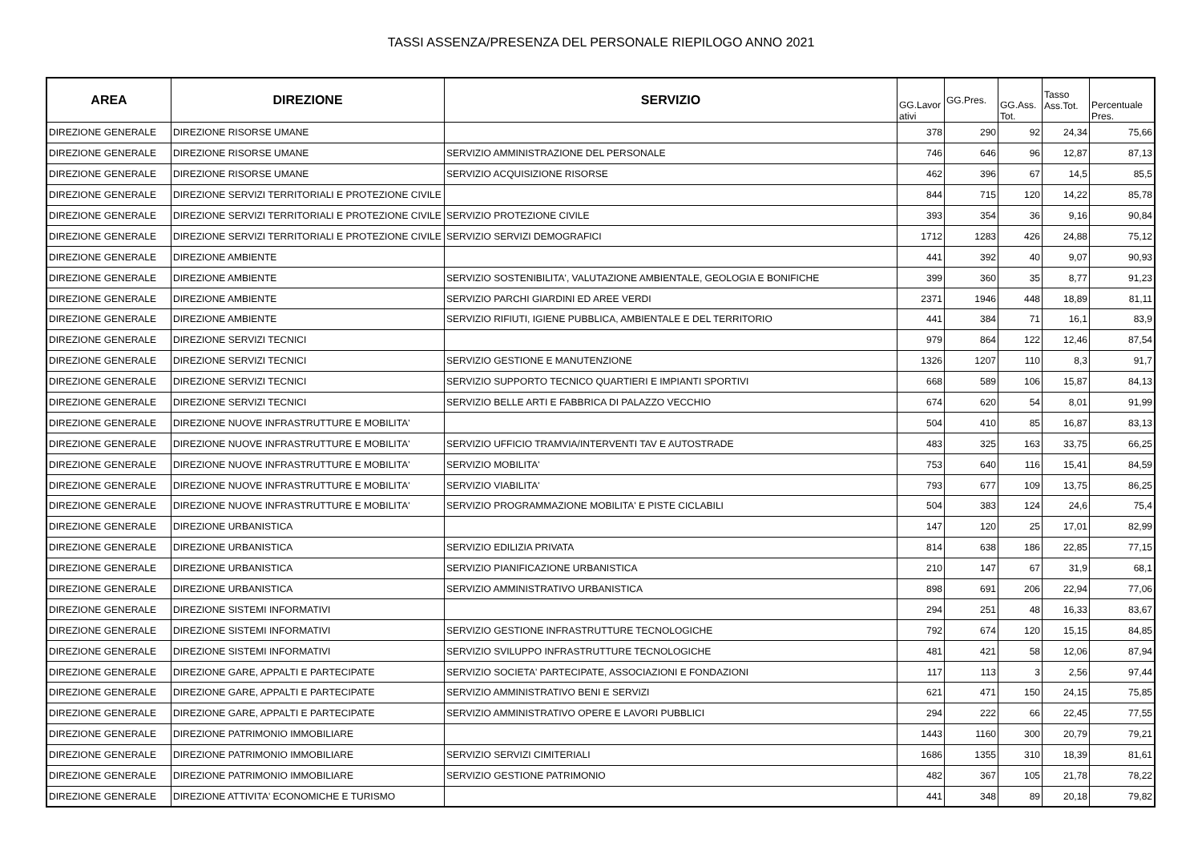TASSI ASSENZA/PRESENZA DEL PERSONALE RIEPILOGO ANNO 2021
| AREA | DIREZIONE | SERVIZIO | GG.Lavor ativi | GG.Pres. | GG.Ass. Tot. | Tasso Ass.Tot. | Percentuale Pres. |
| --- | --- | --- | --- | --- | --- | --- | --- |
| DIREZIONE GENERALE | DIREZIONE RISORSE UMANE | | 378 | 290 | 92 | 24,34 | 75,66 |
| DIREZIONE GENERALE | DIREZIONE RISORSE UMANE | SERVIZIO AMMINISTRAZIONE DEL PERSONALE | 746 | 646 | 96 | 12,87 | 87,13 |
| DIREZIONE GENERALE | DIREZIONE RISORSE UMANE | SERVIZIO ACQUISIZIONE RISORSE | 462 | 396 | 67 | 14,5 | 85,5 |
| DIREZIONE GENERALE | DIREZIONE SERVIZI TERRITORIALI E PROTEZIONE CIVILE | | 844 | 715 | 120 | 14,22 | 85,78 |
| DIREZIONE GENERALE | DIREZIONE SERVIZI TERRITORIALI E PROTEZIONE CIVILE | SERVIZIO PROTEZIONE CIVILE | 393 | 354 | 36 | 9,16 | 90,84 |
| DIREZIONE GENERALE | DIREZIONE SERVIZI TERRITORIALI E PROTEZIONE CIVILE | SERVIZIO SERVIZI DEMOGRAFICI | 1712 | 1283 | 426 | 24,88 | 75,12 |
| DIREZIONE GENERALE | DIREZIONE AMBIENTE | | 441 | 392 | 40 | 9,07 | 90,93 |
| DIREZIONE GENERALE | DIREZIONE AMBIENTE | SERVIZIO SOSTENIBILITA', VALUTAZIONE AMBIENTALE, GEOLOGIA E BONIFICHE | 399 | 360 | 35 | 8,77 | 91,23 |
| DIREZIONE GENERALE | DIREZIONE AMBIENTE | SERVIZIO PARCHI GIARDINI ED AREE VERDI | 2371 | 1946 | 448 | 18,89 | 81,11 |
| DIREZIONE GENERALE | DIREZIONE AMBIENTE | SERVIZIO RIFIUTI, IGIENE PUBBLICA, AMBIENTALE E DEL TERRITORIO | 441 | 384 | 71 | 16,1 | 83,9 |
| DIREZIONE GENERALE | DIREZIONE SERVIZI TECNICI | | 979 | 864 | 122 | 12,46 | 87,54 |
| DIREZIONE GENERALE | DIREZIONE SERVIZI TECNICI | SERVIZIO GESTIONE E MANUTENZIONE | 1326 | 1207 | 110 | 8,3 | 91,7 |
| DIREZIONE GENERALE | DIREZIONE SERVIZI TECNICI | SERVIZIO SUPPORTO TECNICO QUARTIERI E IMPIANTI SPORTIVI | 668 | 589 | 106 | 15,87 | 84,13 |
| DIREZIONE GENERALE | DIREZIONE SERVIZI TECNICI | SERVIZIO BELLE ARTI E FABBRICA DI PALAZZO VECCHIO | 674 | 620 | 54 | 8,01 | 91,99 |
| DIREZIONE GENERALE | DIREZIONE NUOVE INFRASTRUTTURE E MOBILITA' | | 504 | 410 | 85 | 16,87 | 83,13 |
| DIREZIONE GENERALE | DIREZIONE NUOVE INFRASTRUTTURE E MOBILITA' | SERVIZIO UFFICIO TRAMVIA/INTERVENTI TAV E AUTOSTRADE | 483 | 325 | 163 | 33,75 | 66,25 |
| DIREZIONE GENERALE | DIREZIONE NUOVE INFRASTRUTTURE E MOBILITA' | SERVIZIO MOBILITA' | 753 | 640 | 116 | 15,41 | 84,59 |
| DIREZIONE GENERALE | DIREZIONE NUOVE INFRASTRUTTURE E MOBILITA' | SERVIZIO VIABILITA' | 793 | 677 | 109 | 13,75 | 86,25 |
| DIREZIONE GENERALE | DIREZIONE NUOVE INFRASTRUTTURE E MOBILITA' | SERVIZIO PROGRAMMAZIONE MOBILITA' E PISTE CICLABILI | 504 | 383 | 124 | 24,6 | 75,4 |
| DIREZIONE GENERALE | DIREZIONE URBANISTICA | | 147 | 120 | 25 | 17,01 | 82,99 |
| DIREZIONE GENERALE | DIREZIONE URBANISTICA | SERVIZIO EDILIZIA PRIVATA | 814 | 638 | 186 | 22,85 | 77,15 |
| DIREZIONE GENERALE | DIREZIONE URBANISTICA | SERVIZIO PIANIFICAZIONE URBANISTICA | 210 | 147 | 67 | 31,9 | 68,1 |
| DIREZIONE GENERALE | DIREZIONE URBANISTICA | SERVIZIO AMMINISTRATIVO URBANISTICA | 898 | 691 | 206 | 22,94 | 77,06 |
| DIREZIONE GENERALE | DIREZIONE SISTEMI INFORMATIVI | | 294 | 251 | 48 | 16,33 | 83,67 |
| DIREZIONE GENERALE | DIREZIONE SISTEMI INFORMATIVI | SERVIZIO GESTIONE INFRASTRUTTURE TECNOLOGICHE | 792 | 674 | 120 | 15,15 | 84,85 |
| DIREZIONE GENERALE | DIREZIONE SISTEMI INFORMATIVI | SERVIZIO SVILUPPO INFRASTRUTTURE TECNOLOGICHE | 481 | 421 | 58 | 12,06 | 87,94 |
| DIREZIONE GENERALE | DIREZIONE GARE, APPALTI E PARTECIPATE | SERVIZIO SOCIETA' PARTECIPATE, ASSOCIAZIONI E FONDAZIONI | 117 | 113 | 3 | 2,56 | 97,44 |
| DIREZIONE GENERALE | DIREZIONE GARE, APPALTI E PARTECIPATE | SERVIZIO AMMINISTRATIVO BENI E SERVIZI | 621 | 471 | 150 | 24,15 | 75,85 |
| DIREZIONE GENERALE | DIREZIONE GARE, APPALTI E PARTECIPATE | SERVIZIO AMMINISTRATIVO OPERE E LAVORI PUBBLICI | 294 | 222 | 66 | 22,45 | 77,55 |
| DIREZIONE GENERALE | DIREZIONE PATRIMONIO IMMOBILIARE | | 1443 | 1160 | 300 | 20,79 | 79,21 |
| DIREZIONE GENERALE | DIREZIONE PATRIMONIO IMMOBILIARE | SERVIZIO SERVIZI CIMITERIALI | 1686 | 1355 | 310 | 18,39 | 81,61 |
| DIREZIONE GENERALE | DIREZIONE PATRIMONIO IMMOBILIARE | SERVIZIO GESTIONE PATRIMONIO | 482 | 367 | 105 | 21,78 | 78,22 |
| DIREZIONE GENERALE | DIREZIONE ATTIVITA' ECONOMICHE E TURISMO | | 441 | 348 | 89 | 20,18 | 79,82 |